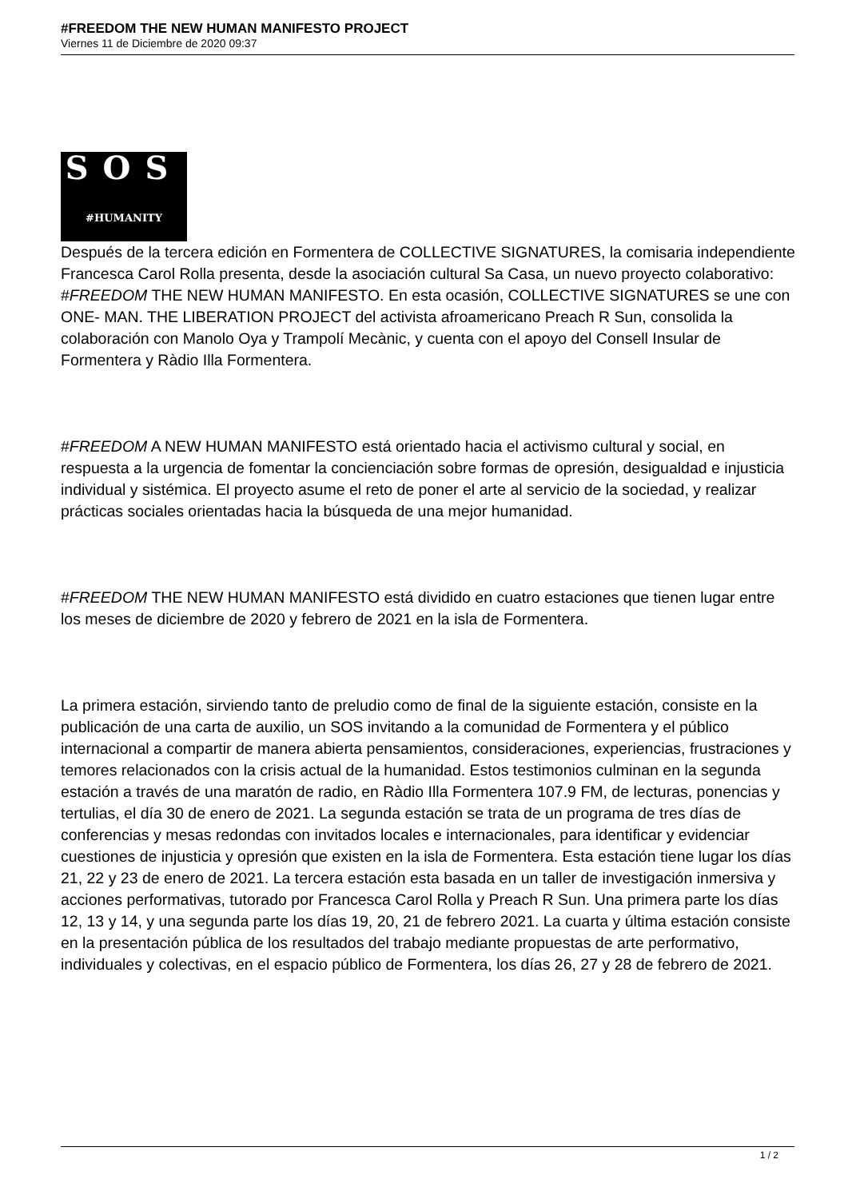#FREEDOM THE NEW HUMAN MANIFESTO PROJECT
Viernes 11 de Diciembre de 2020 09:37
SOS
#HUMANITY
Después de la tercera edición en Formentera de COLLECTIVE SIGNATURES, la comisaria independiente Francesca Carol Rolla presenta, desde la asociación cultural Sa Casa, un nuevo proyecto colaborativo: #FREEDOM THE NEW HUMAN MANIFESTO. En esta ocasión, COLLECTIVE SIGNATURES se une con ONE- MAN. THE LIBERATION PROJECT del activista afroamericano Preach R Sun, consolida la colaboración con Manolo Oya y Trampolí Mecànic, y cuenta con el apoyo del Consell Insular de Formentera y Ràdio Illa Formentera.
#FREEDOM A NEW HUMAN MANIFESTO está orientado hacia el activismo cultural y social, en respuesta a la urgencia de fomentar la concienciación sobre formas de opresión, desigualdad e injusticia individual y sistémica. El proyecto asume el reto de poner el arte al servicio de la sociedad, y realizar prácticas sociales orientadas hacia la búsqueda de una mejor humanidad.
#FREEDOM THE NEW HUMAN MANIFESTO está dividido en cuatro estaciones que tienen lugar entre los meses de diciembre de 2020 y febrero de 2021 en la isla de Formentera.
La primera estación, sirviendo tanto de preludio como de final de la siguiente estación, consiste en la publicación de una carta de auxilio, un SOS invitando a la comunidad de Formentera y el público internacional a compartir de manera abierta pensamientos, consideraciones, experiencias, frustraciones y temores relacionados con la crisis actual de la humanidad. Estos testimonios culminan en la segunda estación a través de una maratón de radio, en Ràdio Illa Formentera 107.9 FM, de lecturas, ponencias y tertulias, el día 30 de enero de 2021. La segunda estación se trata de un programa de tres días de conferencias y mesas redondas con invitados locales e internacionales, para identificar y evidenciar cuestiones de injusticia y opresión que existen en la isla de Formentera. Esta estación tiene lugar los días 21, 22 y 23 de enero de 2021. La tercera estación esta basada en un taller de investigación inmersiva y acciones performativas, tutorado por Francesca Carol Rolla y Preach R Sun. Una primera parte los días 12, 13 y 14, y una segunda parte los días 19, 20, 21 de febrero 2021. La cuarta y última estación consiste en la presentación pública de los resultados del trabajo mediante propuestas de arte performativo, individuales y colectivas, en el espacio público de Formentera, los días 26, 27 y 28 de febrero de 2021.
1 / 2